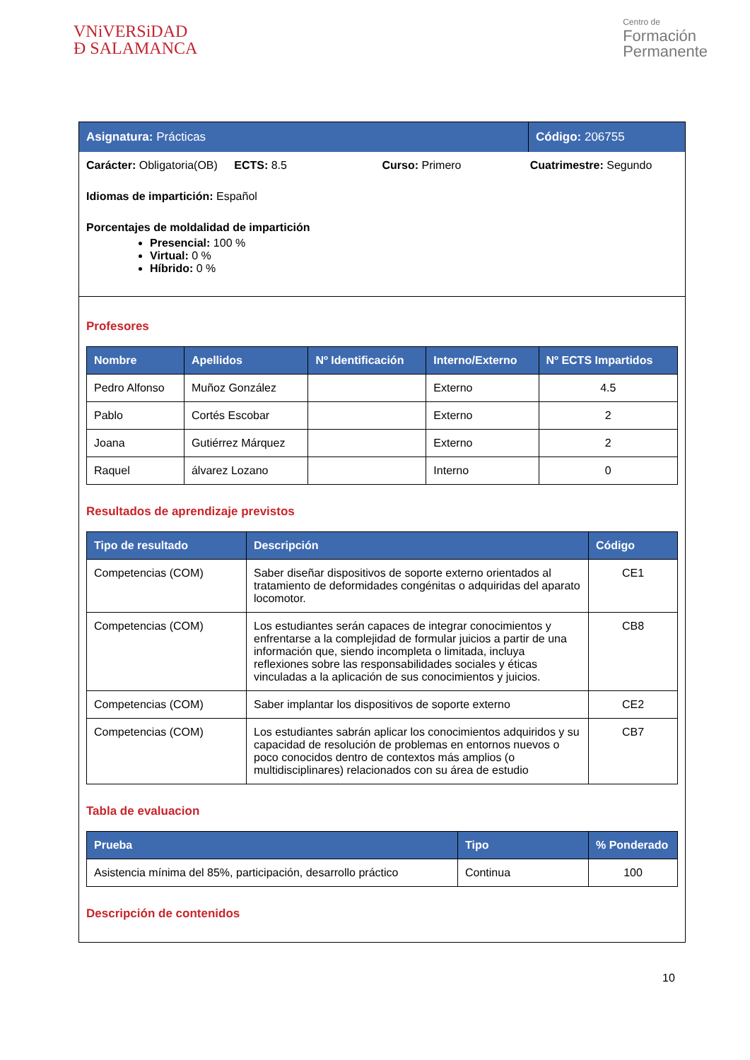VNiVERSiDAD
Ð SALAMANCA
Centro de
Formación
Permanente
Asignatura: Prácticas Código: 206755
Carácter: Obligatoria(OB) ECTS: 8.5 Curso: Primero Cuatrimestre: Segundo
Idiomas de impartición: Español
Porcentajes de moldalidad de impartición
Presencial: 100 %
Virtual: 0 %
Híbrido: 0 %
Profesores
| Nombre | Apellidos | Nº Identificación | Interno/Externo | Nº ECTS Impartidos |
| --- | --- | --- | --- | --- |
| Pedro Alfonso | Muñoz González | | Externo | 4.5 |
| Pablo | Cortés Escobar | | Externo | 2 |
| Joana | Gutiérrez Márquez | | Externo | 2 |
| Raquel | álvarez Lozano | | Interno | 0 |
Resultados de aprendizaje previstos
| Tipo de resultado | Descripción | Código |
| --- | --- | --- |
| Competencias (COM) | Saber diseñar dispositivos de soporte externo orientados al tratamiento de deformidades congénitas o adquiridas del aparato locomotor. | CE1 |
| Competencias (COM) | Los estudiantes serán capaces de integrar conocimientos y enfrentarse a la complejidad de formular juicios a partir de una información que, siendo incompleta o limitada, incluya reflexiones sobre las responsabilidades sociales y éticas vinculadas a la aplicación de sus conocimientos y juicios. | CB8 |
| Competencias (COM) | Saber implantar los dispositivos de soporte externo | CE2 |
| Competencias (COM) | Los estudiantes sabrán aplicar los conocimientos adquiridos y su capacidad de resolución de problemas en entornos nuevos o poco conocidos dentro de contextos más amplios (o multidisciplinares) relacionados con su área de estudio | CB7 |
Tabla de evaluacion
| Prueba | Tipo | % Ponderado |
| --- | --- | --- |
| Asistencia mínima del 85%, participación, desarrollo práctico | Continua | 100 |
Descripción de contenidos
10